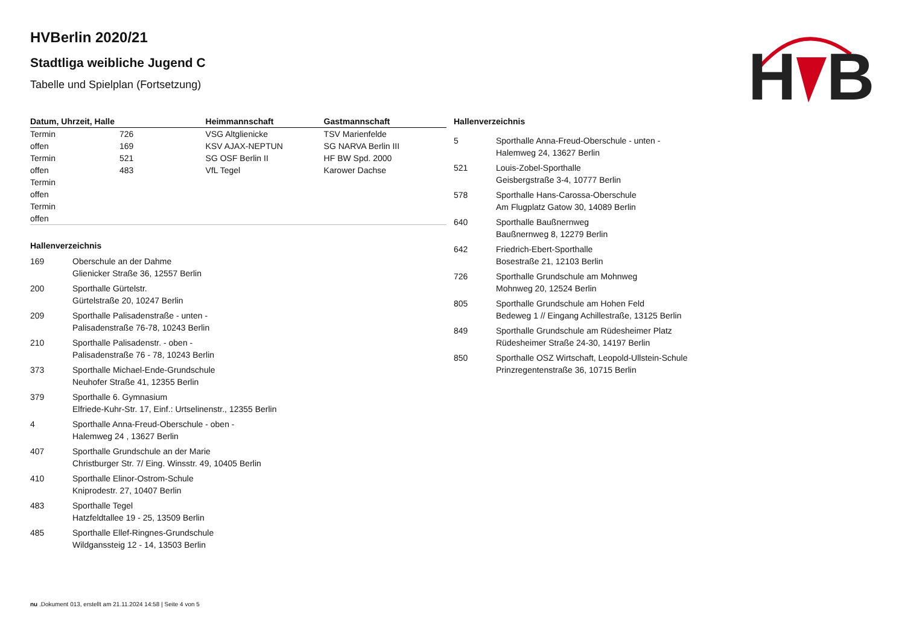H
B
HVBerlin 2020/21
Stadtliga weibliche Jugend C
Tabelle und Spielplan (Fortsetzung)
| Datum, Uhrzeit, Halle | | Heimmannschaft | Gastmannschaft |
| --- | --- | --- | --- |
| Termin offen | 726 169 | VSG Altglienicke KSV AJAX-NEPTUN | TSV Marienfelde SG NARVA Berlin III |
| Termin offen | 521 483 | SG OSF Berlin II VfL Tegel | HF BW Spd. 2000 Karower Dachse |
| Termin offen | | | |
| Termin offen | | | |
Hallenverzeichnis
| 169 | Oberschule an der Dahme Glienicker Straße 36, 12557 Berlin |
| 200 | Sporthalle Gürtelstr. Gürtelstraße 20, 10247 Berlin |
| 209 | Sporthalle Palisadenstraße - unten - Palisadenstraße 76-78, 10243 Berlin |
| 210 | Sporthalle Palisadenstr. - oben - Palisadenstraße 76 - 78, 10243 Berlin |
| 373 | Sporthalle Michael-Ende-Grundschule Neuhofer Straße 41, 12355 Berlin |
| 379 | Sporthalle 6. Gymnasium Elfriede-Kuhr-Str. 17, Einf.: Urtselinenstr., 12355 Berlin |
| 4 | Sporthalle Anna-Freud-Oberschule - oben - Halemweg 24 , 13627 Berlin |
| 407 | Sporthalle Grundschule an der Marie Christburger Str. 7/ Eing. Winsstr. 49, 10405 Berlin |
| 410 | Sporthalle Elinor-Ostrom-Schule Kniprodestr. 27, 10407 Berlin |
| 483 | Sporthalle Tegel Hatzfeldtallee 19 - 25, 13509 Berlin |
| 485 | Sporthalle Ellef-Ringnes-Grundschule Wildganssteig 12 - 14, 13503 Berlin |
Hallenverzeichnis
| 5 | Sporthalle Anna-Freud-Oberschule - unten - Halemweg 24, 13627 Berlin |
| 521 | Louis-Zobel-Sporthalle Geisbergstraße 3-4, 10777 Berlin |
| 578 | Sporthalle Hans-Carossa-Oberschule Am Flugplatz Gatow 30, 14089 Berlin |
| 640 | Sporthalle Baußnernweg Baußnernweg 8, 12279 Berlin |
| 642 | Friedrich-Ebert-Sporthalle Bosestraße 21, 12103 Berlin |
| 726 | Sporthalle Grundschule am Mohnweg Mohnweg 20, 12524 Berlin |
| 805 | Sporthalle Grundschule am Hohen Feld Bedeweg 1 // Eingang Achillestraße, 13125 Berlin |
| 849 | Sporthalle Grundschule am Rüdesheimer Platz Rüdesheimer Straße 24-30, 14197 Berlin |
| 850 | Sporthalle OSZ Wirtschaft, Leopold-Ullstein-Schule Prinzregentenstraße 36, 10715 Berlin |
nu .Dokument 013, erstellt am 21.11.2024 14:58 | Seite 4 von 5